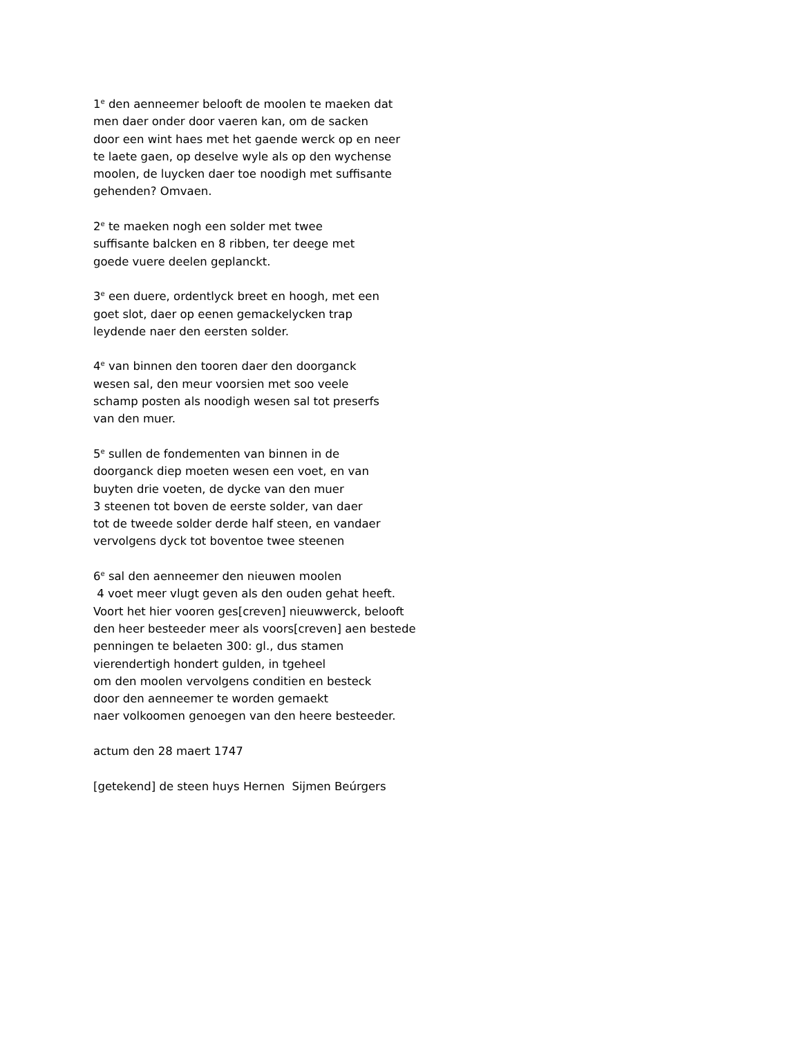1<sup>e</sup> den aenneemer belooft de moolen te maeken dat men daer onder door vaeren kan, om de sacken door een wint haes met het gaende werck op en neer te laete gaen, op deselve wyle als op den wychense moolen, de luycken daer toe noodigh met suffisante gehenden? Omvaen.
2<sup>e</sup> te maeken nogh een solder met twee suffisante balcken en 8 ribben, ter deege met goede vuere deelen geplanckt.
3<sup>e</sup> een duere, ordentlyck breet en hoogh, met een goet slot, daer op eenen gemackelycken trap leydende naer den eersten solder.
4<sup>e</sup> van binnen den tooren daer den doorganck wesen sal, den meur voorsien met soo veele schamp posten als noodigh wesen sal tot preserfs van den muer.
5<sup>e</sup> sullen de fondementen van binnen in de doorganck diep moeten wesen een voet, en van buyten drie voeten, de dycke van den muer 3 steenen tot boven de eerste solder, van daer tot de tweede solder derde half steen, en vandaer vervolgens dyck tot boventoe twee steenen
6<sup>e</sup> sal den aenneemer den nieuwen moolen 4 voet meer vlugt geven als den ouden gehat heeft. Voort het hier vooren ges[creven] nieuwwerck, belooft den heer besteeder meer als voors[creven] aen bestede penningen te belaeten 300: gl., dus stamen vierendertigh hondert gulden, in tgeheel om den moolen vervolgens conditien en besteck door den aenneemer te worden gemaekt naer volkoomen genoegen van den heere besteeder.
actum den 28 maert 1747
[getekend] de steen huys Hernen Sijmen Beúrgers